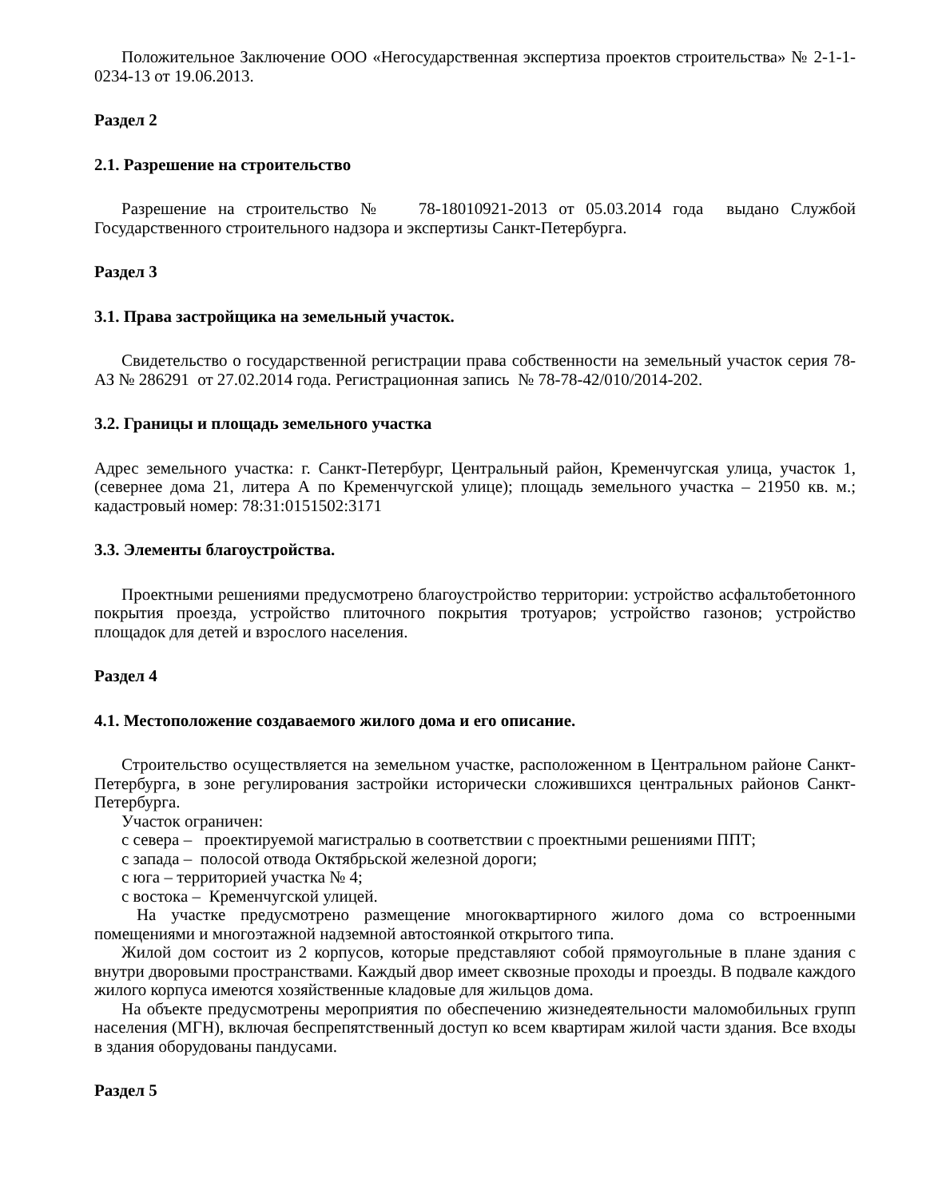Положительное Заключение ООО «Негосударственная экспертиза проектов строительства» № 2-1-1-0234-13 от 19.06.2013.
Раздел 2
2.1. Разрешение на строительство
Разрешение на строительство № 78-18010921-2013 от 05.03.2014 года выдано Службой Государственного строительного надзора и экспертизы Санкт-Петербурга.
Раздел 3
3.1. Права застройщика на земельный участок.
Свидетельство о государственной регистрации права собственности на земельный участок серия 78-АЗ № 286291 от 27.02.2014 года. Регистрационная запись № 78-78-42/010/2014-202.
3.2. Границы и площадь земельного участка
Адрес земельного участка: г. Санкт-Петербург, Центральный район, Кременчугская улица, участок 1, (севернее дома 21, литера А по Кременчугской улице); площадь земельного участка – 21950 кв. м.; кадастровый номер: 78:31:0151502:3171
3.3. Элементы благоустройства.
Проектными решениями предусмотрено благоустройство территории: устройство асфальтобетонного покрытия проезда, устройство плиточного покрытия тротуаров; устройство газонов; устройство площадок для детей и взрослого населения.
Раздел 4
4.1. Местоположение создаваемого жилого дома и его описание.
Строительство осуществляется на земельном участке, расположенном в Центральном районе Санкт-Петербурга, в зоне регулирования застройки исторически сложившихся центральных районов Санкт-Петербурга.
Участок ограничен:
с севера – проектируемой магистралью в соответствии с проектными решениями ППТ;
с запада – полосой отвода Октябрьской железной дороги;
с юга – территорией участка № 4;
с востока – Кременчугской улицей.
На участке предусмотрено размещение многоквартирного жилого дома со встроенными помещениями и многоэтажной надземной автостоянкой открытого типа.
Жилой дом состоит из 2 корпусов, которые представляют собой прямоугольные в плане здания с внутри дворовыми пространствами. Каждый двор имеет сквозные проходы и проезды. В подвале каждого жилого корпуса имеются хозяйственные кладовые для жильцов дома.
На объекте предусмотрены мероприятия по обеспечению жизнедеятельности маломобильных групп населения (МГН), включая беспрепятственный доступ ко всем квартирам жилой части здания. Все входы в здания оборудованы пандусами.
Раздел 5